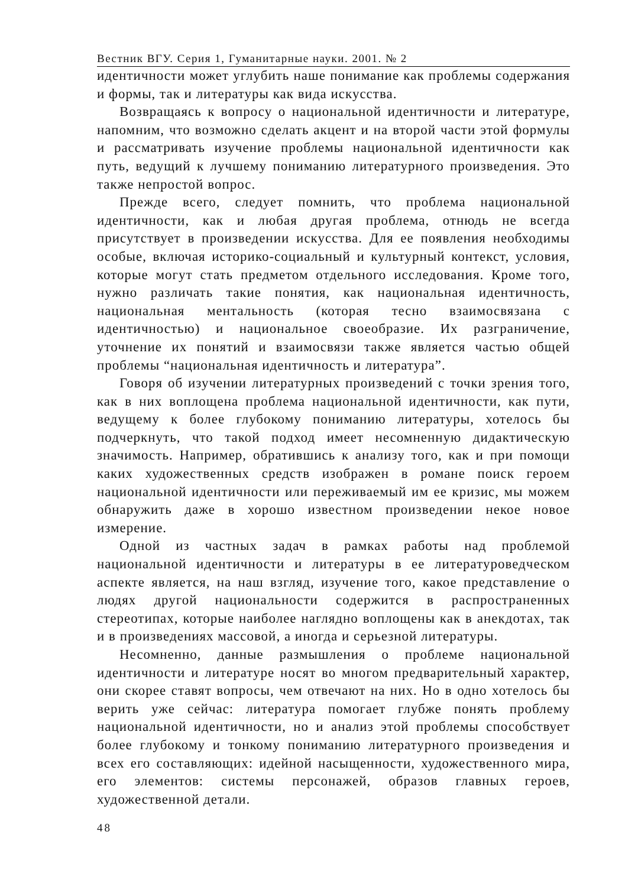Вестник ВГУ. Серия 1, Гуманитарные науки. 2001. № 2
идентичности может углубить наше понимание как проблемы содержания и формы, так и литературы как вида искусства.
Возвращаясь к вопросу о национальной идентичности и литературе, напомним, что возможно сделать акцент и на второй части этой формулы и рассматривать изучение проблемы национальной идентичности как путь, ведущий к лучшему пониманию литературного произведения. Это также непростой вопрос.
Прежде всего, следует помнить, что проблема национальной идентичности, как и любая другая проблема, отнюдь не всегда присутствует в произведении искусства. Для ее появления необходимы особые, включая историко-социальный и культурный контекст, условия, которые могут стать предметом отдельного исследования. Кроме того, нужно различать такие понятия, как национальная идентичность, национальная ментальность (которая тесно взаимосвязана с идентичностью) и национальное своеобразие. Их разграничение, уточнение их понятий и взаимосвязи также является частью общей проблемы “национальная идентичность и литература”.
Говоря об изучении литературных произведений с точки зрения того, как в них воплощена проблема национальной идентичности, как пути, ведущему к более глубокому пониманию литературы, хотелось бы подчеркнуть, что такой подход имеет несомненную дидактическую значимость. Например, обратившись к анализу того, как и при помощи каких художественных средств изображен в романе поиск героем национальной идентичности или переживаемый им ее кризис, мы можем обнаружить даже в хорошо известном произведении некое новое измерение.
Одной из частных задач в рамках работы над проблемой национальной идентичности и литературы в ее литературоведческом аспекте является, на наш взгляд, изучение того, какое представление о людях другой национальности содержится в распространенных стереотипах, которые наиболее наглядно воплощены как в анекдотах, так и в произведениях массовой, а иногда и серьезной литературы.
Несомненно, данные размышления о проблеме национальной идентичности и литературе носят во многом предварительный характер, они скорее ставят вопросы, чем отвечают на них. Но в одно хотелось бы верить уже сейчас: литература помогает глубже понять проблему национальной идентичности, но и анализ этой проблемы способствует более глубокому и тонкому пониманию литературного произведения и всех его составляющих: идейной насыщенности, художественного мира, его элементов: системы персонажей, образов главных героев, художественной детали.
48